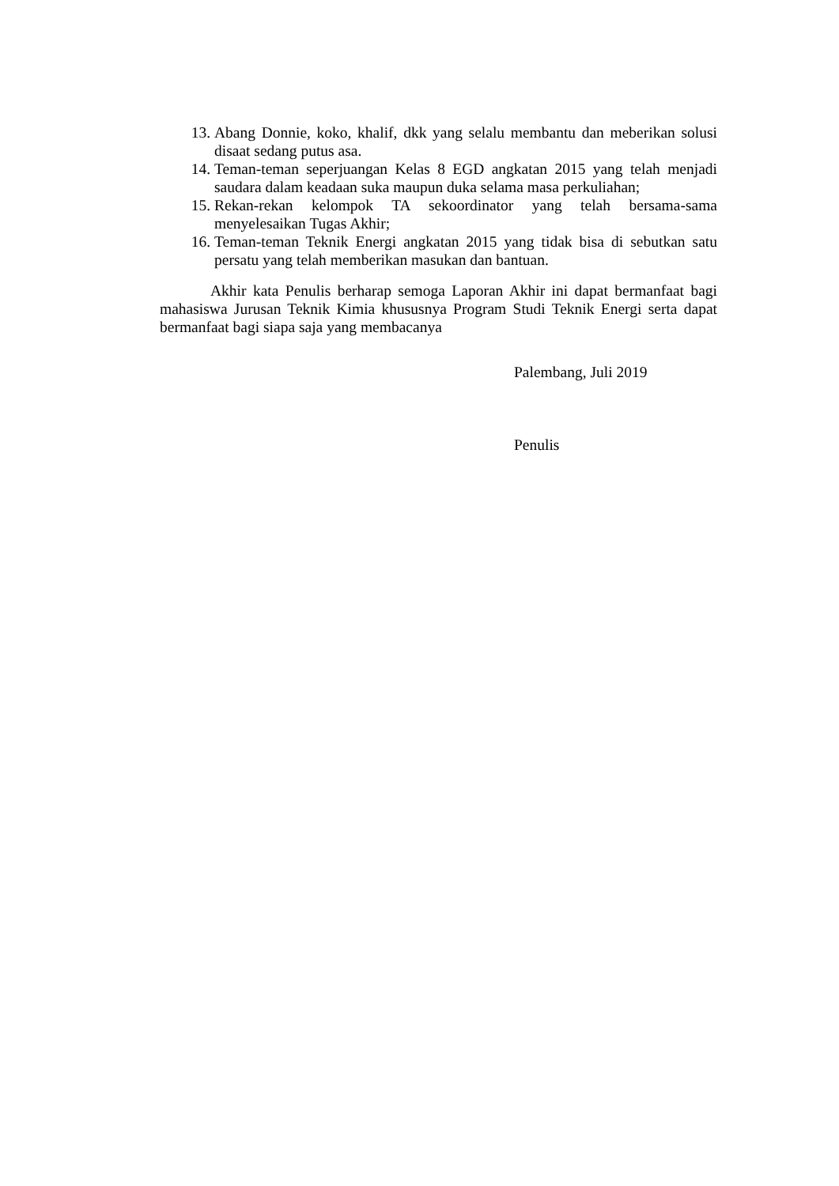13. Abang Donnie, koko, khalif, dkk yang selalu membantu dan meberikan solusi disaat sedang putus asa.
14. Teman-teman seperjuangan Kelas 8 EGD angkatan 2015 yang telah menjadi saudara dalam keadaan suka maupun duka selama masa perkuliahan;
15. Rekan-rekan kelompok TA sekoordinator yang telah bersama-sama menyelesaikan Tugas Akhir;
16. Teman-teman Teknik Energi angkatan 2015 yang tidak bisa di sebutkan satu persatu yang telah memberikan masukan dan bantuan.
Akhir kata Penulis berharap semoga Laporan Akhir ini dapat bermanfaat bagi mahasiswa Jurusan Teknik Kimia khususnya Program Studi Teknik Energi serta dapat bermanfaat bagi siapa saja yang membacanya
Palembang, Juli 2019
Penulis